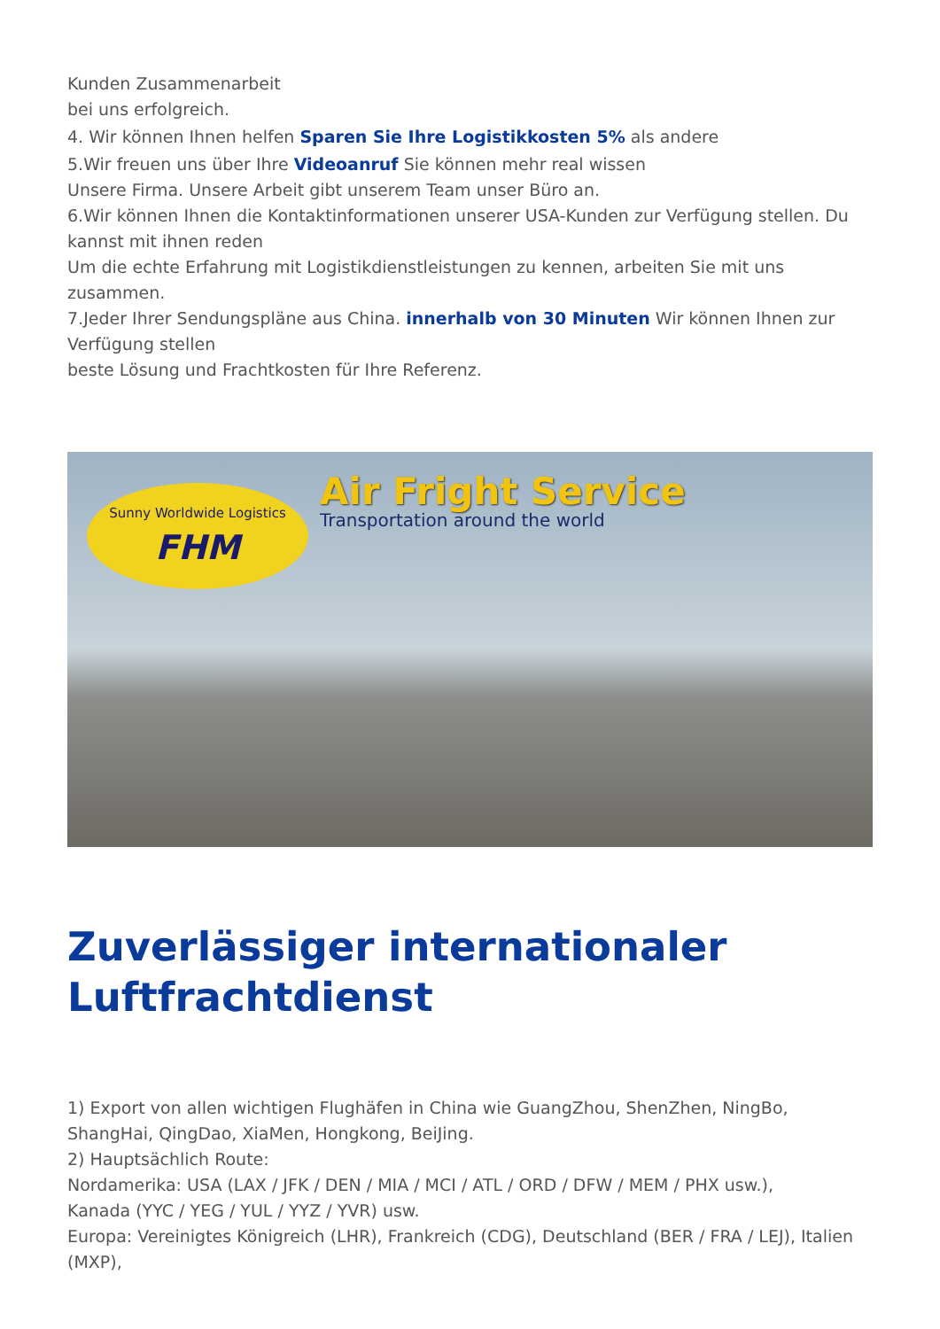Kunden Zusammenarbeit
bei uns erfolgreich.
4. Wir können Ihnen helfen Sparen Sie Ihre Logistikkosten 5% als andere
5.Wir freuen uns über Ihre Videoanruf Sie können mehr real wissen
Unsere Firma. Unsere Arbeit gibt unserem Team unser Büro an.
6.Wir können Ihnen die Kontaktinformationen unserer USA-Kunden zur Verfügung stellen. Du kannst mit ihnen reden
Um die echte Erfahrung mit Logistikdienstleistungen zu kennen, arbeiten Sie mit uns zusammen.
7.Jeder Ihrer Sendungspläne aus China. innerhalb von 30 Minuten Wir können Ihnen zur Verfügung stellen
beste Lösung und Frachtkosten für Ihre Referenz.
Sunny Worldwide Logistics
FHM
Air Fright Service
Transportation around the world
Zuverlässiger internationaler Luftfrachtdienst
1) Export von allen wichtigen Flughäfen in China wie GuangZhou, ShenZhen, NingBo, ShangHai, QingDao, XiaMen, Hongkong, BeiJing.
2) Hauptsächlich Route:
Nordamerika: USA (LAX / JFK / DEN / MIA / MCI / ATL / ORD / DFW / MEM / PHX usw.),
Kanada (YYC / YEG / YUL / YYZ / YVR) usw.
Europa: Vereinigtes Königreich (LHR), Frankreich (CDG), Deutschland (BER / FRA / LEJ), Italien (MXP),